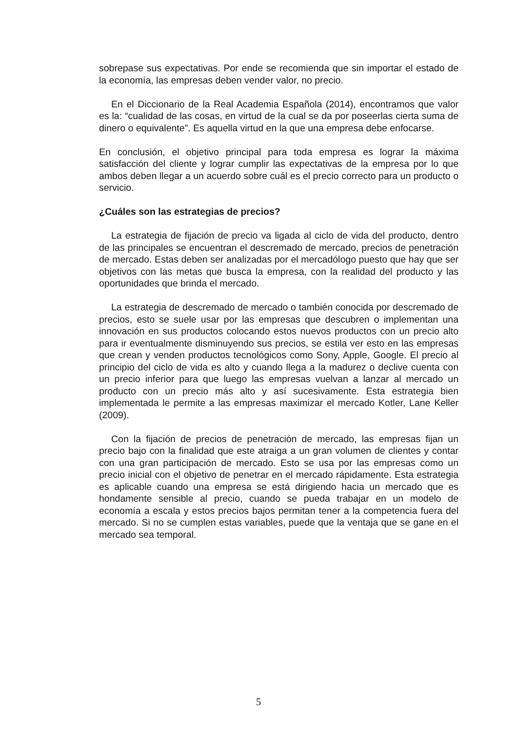sobrepase sus expectativas. Por ende se recomienda que sin importar el estado de la economía, las empresas deben vender valor, no precio.
En el Diccionario de la Real Academia Española (2014), encontramos que valor es la: “cualidad de las cosas, en virtud de la cual se da por poseerlas cierta suma de dinero o equivalente”. Es aquella virtud en la que una empresa debe enfocarse.
En conclusión, el objetivo principal para toda empresa es lograr la máxima satisfacción del cliente y lograr cumplir las expectativas de la empresa por lo que ambos deben llegar a un acuerdo sobre cuál es el precio correcto para un producto o servicio.
¿Cuáles son las estrategias de precios?
La estrategia de fijación de precio va ligada al ciclo de vida del producto, dentro de las principales se encuentran el descremado de mercado, precios de penetración de mercado. Estas deben ser analizadas por el mercadólogo puesto que hay que ser objetivos con las metas que busca la empresa, con la realidad del producto y las oportunidades que brinda el mercado.
La estrategia de descremado de mercado o también conocida por descremado de precios, esto se suele usar por las empresas que descubren o implementan una innovación en sus productos colocando estos nuevos productos con un precio alto para ir eventualmente disminuyendo sus precios, se estila ver esto en las empresas que crean y venden productos tecnológicos como Sony, Apple, Google. El precio al principio del ciclo de vida es alto y cuando llega a la madurez o declive cuenta con un precio inferior para que luego las empresas vuelvan a lanzar al mercado un producto con un precio más alto y así sucesivamente. Esta estrategia bien implementada le permite a las empresas maximizar el mercado Kotler, Lane Keller (2009).
Con la fijación de precios de penetración de mercado, las empresas fijan un precio bajo con la finalidad que este atraiga a un gran volumen de clientes y contar con una gran participación de mercado. Esto se usa por las empresas como un precio inicial con el objetivo de penetrar en el mercado rápidamente. Esta estrategia es aplicable cuando una empresa se está dirigiendo hacia un mercado que es hondamente sensible al precio, cuando se pueda trabajar en un modelo de economía a escala y estos precios bajos permitan tener a la competencia fuera del mercado. Si no se cumplen estas variables, puede que la ventaja que se gane en el mercado sea temporal.
5